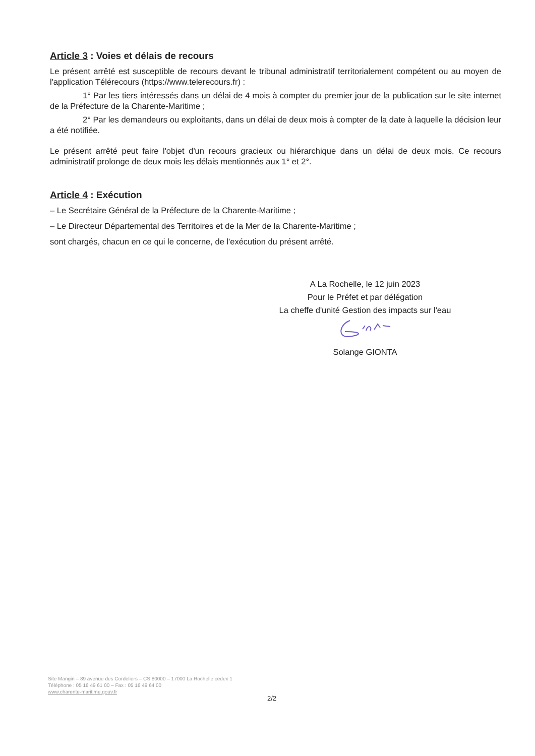Article 3 : Voies et délais de recours
Le présent arrêté est susceptible de recours devant le tribunal administratif territorialement compétent ou au moyen de l'application Télérecours (https://www.telerecours.fr) :
1° Par les tiers intéressés dans un délai de 4 mois à compter du premier jour de la publication sur le site internet de la Préfecture de la Charente-Maritime ;
2° Par les demandeurs ou exploitants, dans un délai de deux mois à compter de la date à laquelle la décision leur a été notifiée.
Le présent arrêté peut faire l'objet d'un recours gracieux ou hiérarchique dans un délai de deux mois. Ce recours administratif prolonge de deux mois les délais mentionnés aux 1° et 2°.
Article 4 : Exécution
– Le Secrétaire Général de la Préfecture de la Charente-Maritime ;
– Le Directeur Départemental des Territoires et de la Mer de la Charente-Maritime ;
sont chargés, chacun en ce qui le concerne, de l'exécution du présent arrêté.
A La Rochelle, le 12 juin 2023
Pour le Préfet et par délégation
La cheffe d'unité Gestion des impacts sur l'eau
Solange GIONTA
Site Mangin – 89 avenue des Cordeliers – CS 80000 – 17000 La Rochelle cedex 1
Téléphone : 05 16 49 61 00 – Fax : 05 16 49 64 00
www.charente-maritime.gouv.fr
2/2